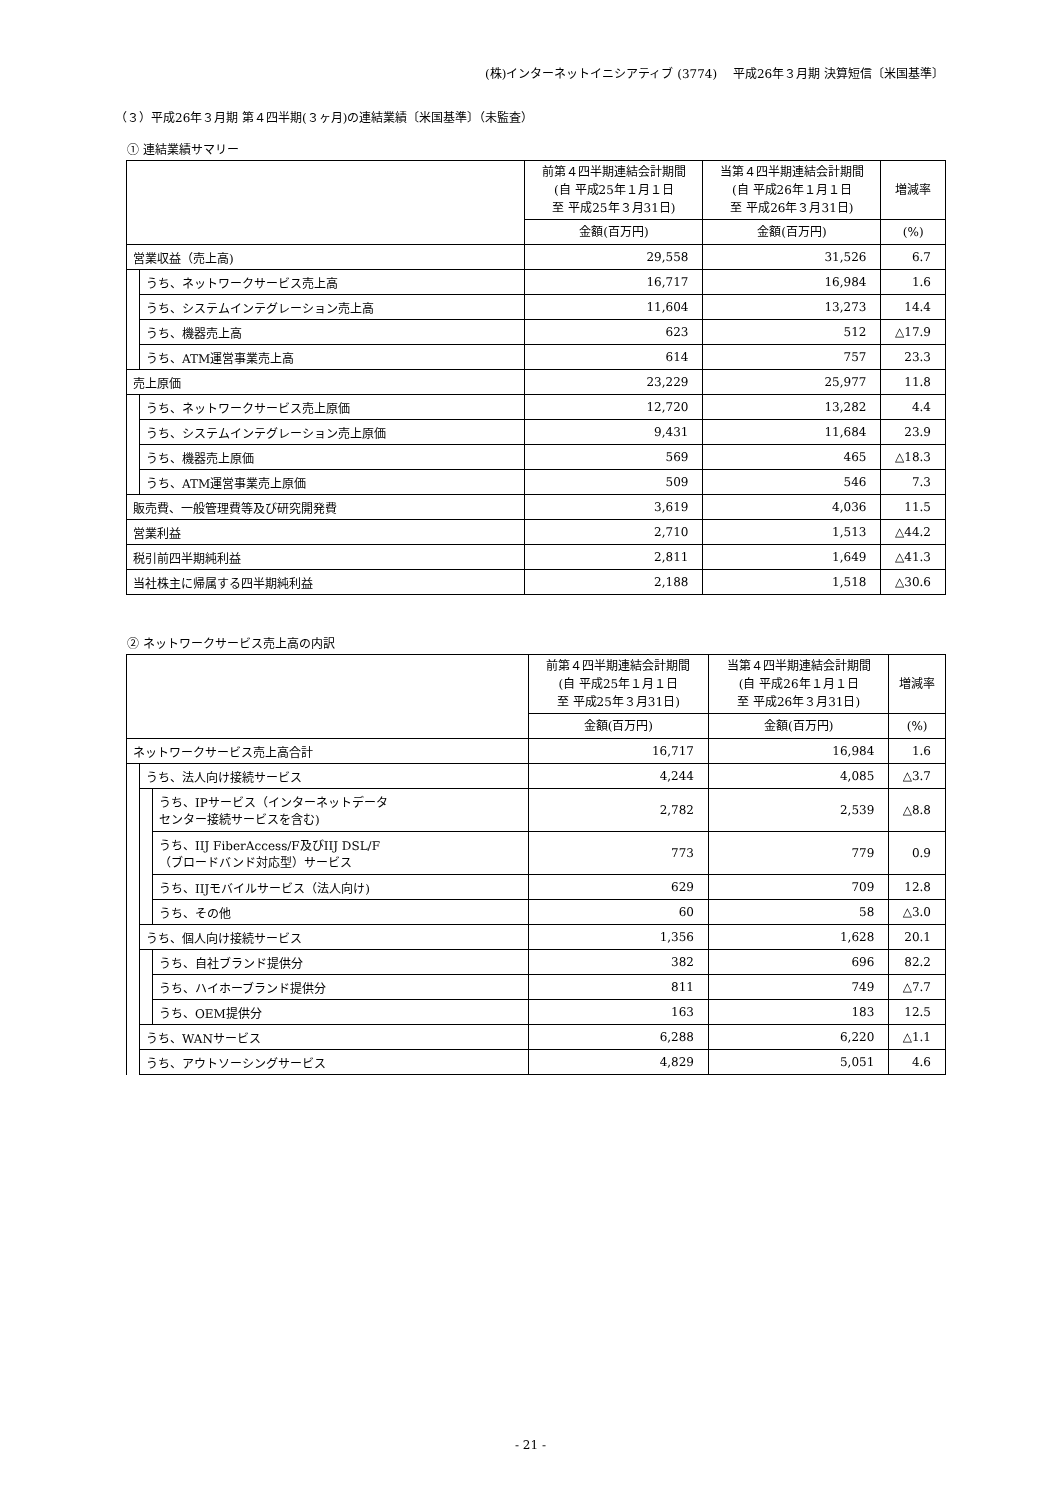(株)インターネットイニシアティブ (3774)　 平成26年３月期 決算短信〔米国基準〕
（３）平成26年３月期 第４四半期(３ヶ月)の連結業績〔米国基準〕（未監査）
① 連結業績サマリー
| | | 前第４四半期連結会計期間 (自 平成25年１月１日 至 平成25年３月31日) | 当第４四半期連結会計期間 (自 平成26年１月１日 至 平成26年３月31日) | 増減率 |
| --- | --- | --- | --- | --- |
| | | 金額(百万円) | 金額(百万円) | (%) |
| 営業収益（売上高) | | 29,558 | 31,526 | 6.7 |
| | うち、ネットワークサービス売上高 | 16,717 | 16,984 | 1.6 |
| | うち、システムインテグレーション売上高 | 11,604 | 13,273 | 14.4 |
| | うち、機器売上高 | 623 | 512 | △17.9 |
| | うち、ATM運営事業売上高 | 614 | 757 | 23.3 |
| 売上原価 | | 23,229 | 25,977 | 11.8 |
| | うち、ネットワークサービス売上原価 | 12,720 | 13,282 | 4.4 |
| | うち、システムインテグレーション売上原価 | 9,431 | 11,684 | 23.9 |
| | うち、機器売上原価 | 569 | 465 | △18.3 |
| | うち、ATM運営事業売上原価 | 509 | 546 | 7.3 |
| 販売費、一般管理費等及び研究開発費 | | 3,619 | 4,036 | 11.5 |
| 営業利益 | | 2,710 | 1,513 | △44.2 |
| 税引前四半期純利益 | | 2,811 | 1,649 | △41.3 |
| 当社株主に帰属する四半期純利益 | | 2,188 | 1,518 | △30.6 |
② ネットワークサービス売上高の内訳
| | | | 前第４四半期連結会計期間 (自 平成25年１月１日 至 平成25年３月31日) | 当第４四半期連結会計期間 (自 平成26年１月１日 至 平成26年３月31日) | 増減率 |
| --- | --- | --- | --- | --- | --- |
| | | | 金額(百万円) | 金額(百万円) | (%) |
| ネットワークサービス売上高合計 | | | 16,717 | 16,984 | 1.6 |
| | うち、法人向け接続サービス | | 4,244 | 4,085 | △3.7 |
| | | うち、IPサービス（インターネットデータ センター接続サービスを含む) | 2,782 | 2,539 | △8.8 |
| | | うち、IIJ FiberAccess/F及びIIJ DSL/F （ブロードバンド対応型）サービス | 773 | 779 | 0.9 |
| | | うち、IIJモバイルサービス（法人向け) | 629 | 709 | 12.8 |
| | | うち、その他 | 60 | 58 | △3.0 |
| | うち、個人向け接続サービス | | 1,356 | 1,628 | 20.1 |
| | | うち、自社ブランド提供分 | 382 | 696 | 82.2 |
| | | うち、ハイホーブランド提供分 | 811 | 749 | △7.7 |
| | | うち、OEM提供分 | 163 | 183 | 12.5 |
| | うち、WANサービス | | 6,288 | 6,220 | △1.1 |
| | うち、アウトソーシングサービス | | 4,829 | 5,051 | 4.6 |
- 21 -